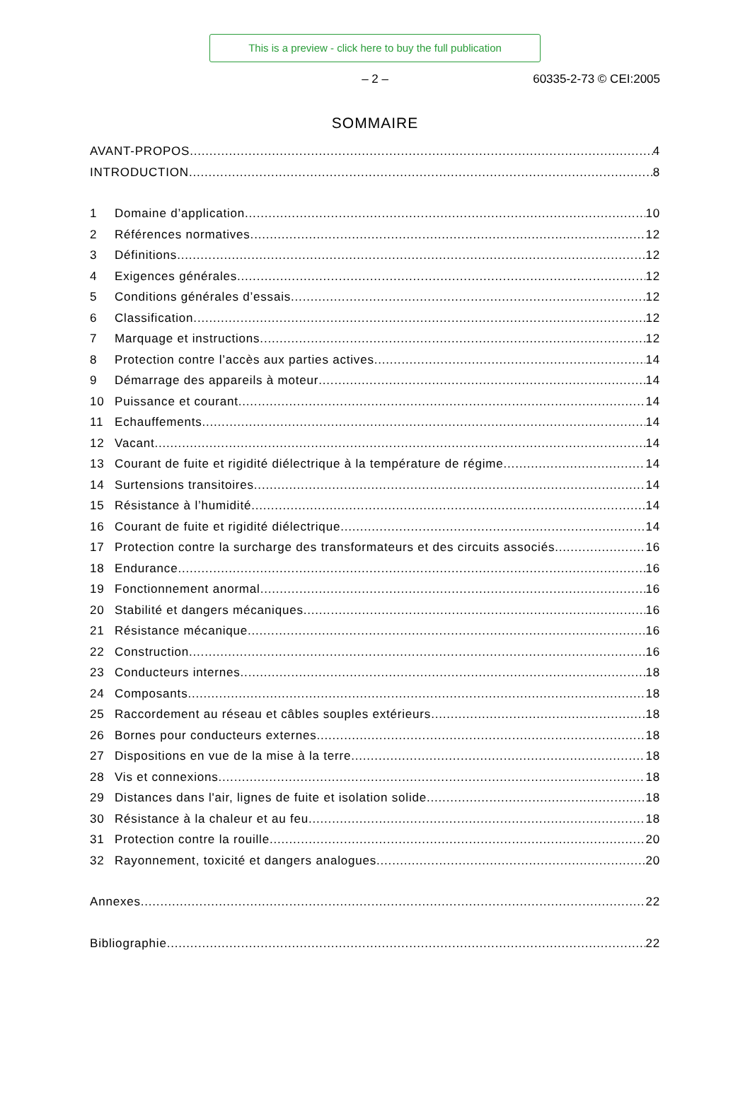This is a preview - click here to buy the full publication
– 2 – 60335-2-73 © CEI:2005
SOMMAIRE
AVANT-PROPOS 4
INTRODUCTION 8
1 Domaine d’application 10
2 Références normatives 12
3 Définitions 12
4 Exigences générales 12
5 Conditions générales d’essais 12
6 Classification 12
7 Marquage et instructions 12
8 Protection contre l’accès aux parties actives 14
9 Démarrage des appareils à moteur 14
10 Puissance et courant 14
11 Echauffements 14
12 Vacant 14
13 Courant de fuite et rigidité diélectrique à la température de régime 14
14 Surtensions transitoires 14
15 Résistance à l’humidité 14
16 Courant de fuite et rigidité diélectrique 14
17 Protection contre la surcharge des transformateurs et des circuits associés 16
18 Endurance 16
19 Fonctionnement anormal 16
20 Stabilité et dangers mécaniques 16
21 Résistance mécanique 16
22 Construction 16
23 Conducteurs internes 18
24 Composants 18
25 Raccordement au réseau et câbles souples extérieurs 18
26 Bornes pour conducteurs externes 18
27 Dispositions en vue de la mise à la terre 18
28 Vis et connexions 18
29 Distances dans l'air, lignes de fuite et isolation solide 18
30 Résistance à la chaleur et au feu 18
31 Protection contre la rouille 20
32 Rayonnement, toxicité et dangers analogues 20
Annexes 22
Bibliographie 22